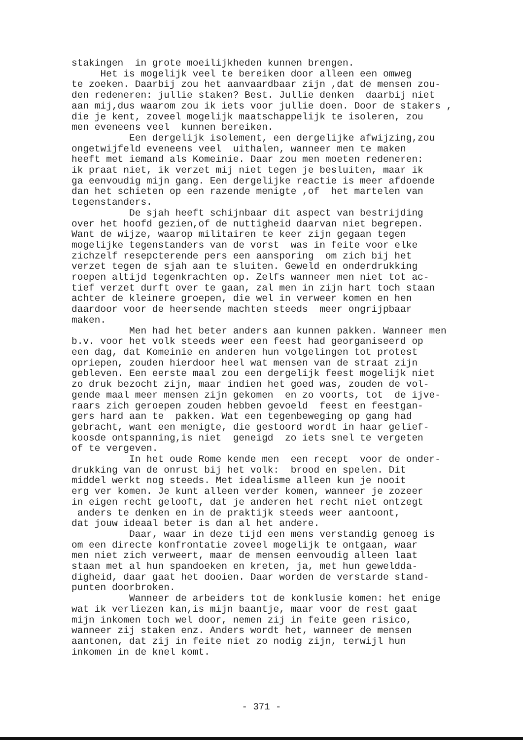stakingen in grote moeilijkheden kunnen brengen.
Het is mogelijk veel te bereiken door alleen een omweg
te zoeken. Daarbij zou het aanvaardbaar zijn ,dat de mensen zou-
den redeneren: jullie staken? Best. Jullie denken daarbij niet
aan mij,dus waarom zou ik iets voor jullie doen. Door de stakers ,
die je kent, zoveel mogelijk maatschappelijk te isoleren, zou
men eveneens veel kunnen bereiken.
Een dergelijk isolement, een dergelijke afwijzing,zou
ongetwijfeld eveneens veel uithalen, wanneer men te maken
heeft met iemand als Komeinie. Daar zou men moeten redeneren:
ik praat niet, ik verzet mij niet tegen je besluiten, maar ik
ga eenvoudig mijn gang. Een dergelijke reactie is meer afdoende
dan het schieten op een razende menigte ,of het martelen van
tegenstanders.
De sjah heeft schijnbaar dit aspect van bestrijding
over het hoofd gezien,of de nuttigheid daarvan niet begrepen.
Want de wijze, waarop militairen te keer zijn gegaan tegen
mogelijke tegenstanders van de vorst was in feite voor elke
zichzelf resepcterende pers een aansporing om zich bij het
verzet tegen de sjah aan te sluiten. Geweld en onderdrukking
roepen altijd tegenkrachten op. Zelfs wanneer men niet tot ac-
tief verzet durft over te gaan, zal men in zijn hart toch staan
achter de kleinere groepen, die wel in verweer komen en hen
daardoor voor de heersende machten steeds meer ongrijpbaar
maken.
Men had het beter anders aan kunnen pakken. Wanneer men
b.v. voor het volk steeds weer een feest had georganiseerd op
een dag, dat Komeinie en anderen hun volgelingen tot protest
opriepen, zouden hierdoor heel wat mensen van de straat zijn
gebleven. Een eerste maal zou een dergelijk feest mogelijk niet
zo druk bezocht zijn, maar indien het goed was, zouden de vol-
gende maal meer mensen zijn gekomen en zo voorts, tot de ijve-
raars zich geroepen zouden hebben gevoeld feest en feestgan-
gers hard aan te pakken. Wat een tegenbeweging op gang had
gebracht, want een menigte, die gestoord wordt in haar gelief-
koosde ontspanning,is niet geneigd zo iets snel te vergeten
of te vergeven.
In het oude Rome kende men een recept voor de onder-
drukking van de onrust bij het volk: brood en spelen. Dit
middel werkt nog steeds. Met idealisme alleen kun je nooit
erg ver komen. Je kunt alleen verder komen, wanneer je zozeer
in eigen recht gelooft, dat je anderen het recht niet ontzegt
anders te denken en in de praktijk steeds weer aantoont,
dat jouw ideaal beter is dan al het andere.
Daar, waar in deze tijd een mens verstandig genoeg is
om een directe konfrontatie zoveel mogelijk te ontgaan, waar
men niet zich verweert, maar de mensen eenvoudig alleen laat
staan met al hun spandoeken en kreten, ja, met hun gewelddа-
digheid, daar gaat het dooien. Daar worden de verstarde stand-
punten doorbroken.
Wanneer de arbeiders tot de konklusie komen: het enige
wat ik verliezen kan,is mijn baantje, maar voor de rest gaat
mijn inkomen toch wel door, nemen zij in feite geen risico,
wanneer zij staken enz. Anders wordt het, wanneer de mensen
aantonen, dat zij in feite niet zo nodig zijn, terwijl hun
inkomen in de knel komt.
- 371 -